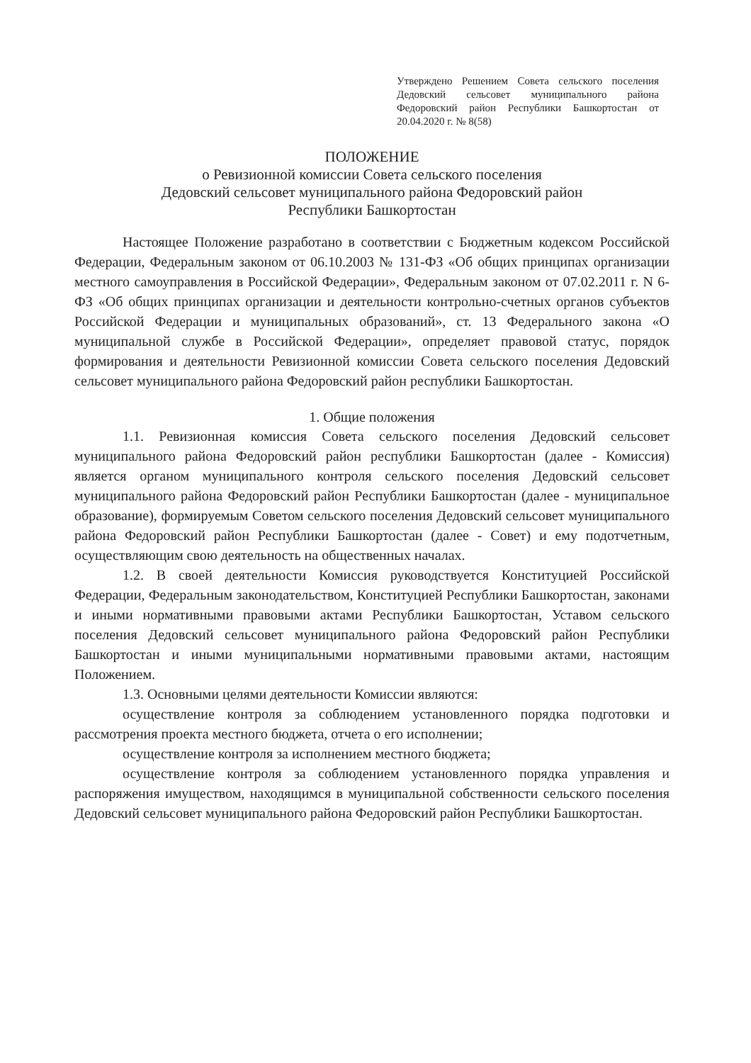Утверждено Решением Совета сельского поселения Дедовский сельсовет муниципального района Федоровский район Республики Башкортостан от 20.04.2020 г. № 8(58)
ПОЛОЖЕНИЕ
о Ревизионной комиссии Совета сельского поселения
Дедовский сельсовет муниципального района Федоровский район
Республики Башкортостан
Настоящее Положение разработано в соответствии с Бюджетным кодексом Российской Федерации, Федеральным законом от 06.10.2003 № 131-ФЗ «Об общих принципах организации местного самоуправления в Российской Федерации», Федеральным законом от 07.02.2011 г. N 6-ФЗ «Об общих принципах организации и деятельности контрольно-счетных органов субъектов Российской Федерации и муниципальных образований», ст. 13 Федерального закона «О муниципальной службе в Российской Федерации», определяет правовой статус, порядок формирования и деятельности Ревизионной комиссии Совета сельского поселения Дедовский сельсовет муниципального района Федоровский район республики Башкортостан.
1. Общие положения
1.1. Ревизионная комиссия Совета сельского поселения Дедовский сельсовет муниципального района Федоровский район республики Башкортостан (далее - Комиссия) является органом муниципального контроля сельского поселения Дедовский сельсовет муниципального района Федоровский район Республики Башкортостан (далее - муниципальное образование), формируемым Советом сельского поселения Дедовский сельсовет муниципального района Федоровский район Республики Башкортостан (далее - Совет) и ему подотчетным, осуществляющим свою деятельность на общественных началах.
1.2. В своей деятельности Комиссия руководствуется Конституцией Российской Федерации, Федеральным законодательством, Конституцией Республики Башкортостан, законами и иными нормативными правовыми актами Республики Башкортостан, Уставом сельского поселения Дедовский сельсовет муниципального района Федоровский район Республики Башкортостан и иными муниципальными нормативными правовыми актами, настоящим Положением.
1.3. Основными целями деятельности Комиссии являются:
осуществление контроля за соблюдением установленного порядка подготовки и рассмотрения проекта местного бюджета, отчета о его исполнении;
осуществление контроля за исполнением местного бюджета;
осуществление контроля за соблюдением установленного порядка управления и распоряжения имуществом, находящимся в муниципальной собственности сельского поселения Дедовский сельсовет муниципального района Федоровский район Республики Башкортостан.